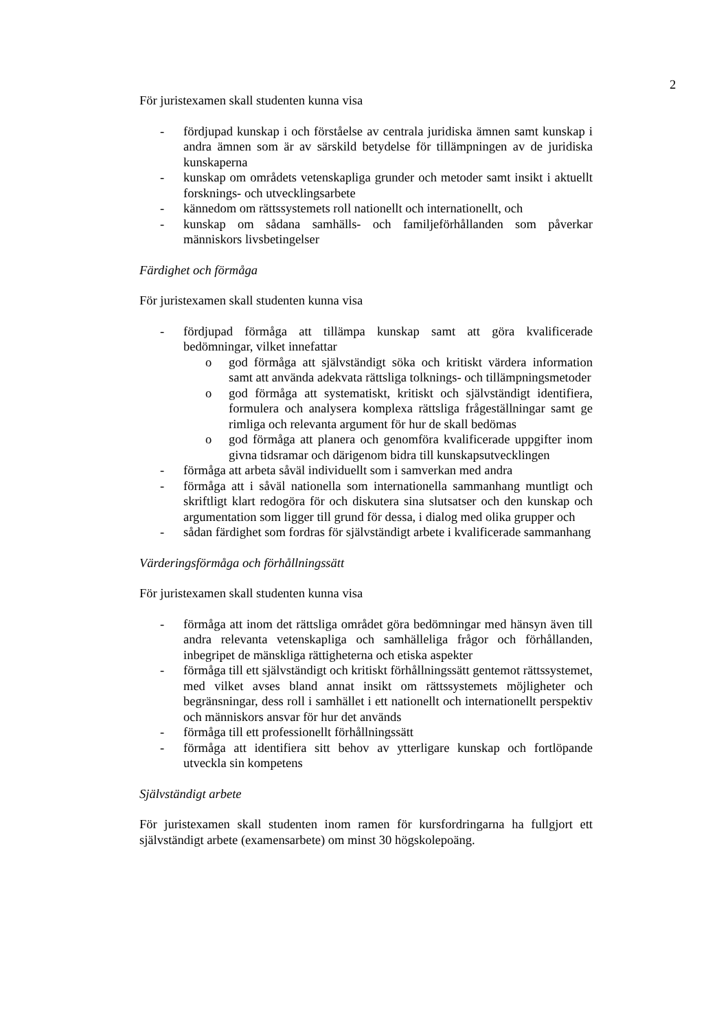2
För juristexamen skall studenten kunna visa
- fördjupad kunskap i och förståelse av centrala juridiska ämnen samt kunskap i andra ämnen som är av särskild betydelse för tillämpningen av de juridiska kunskaperna
- kunskap om områdets vetenskapliga grunder och metoder samt insikt i aktuellt forsknings- och utvecklingsarbete
- kännedom om rättssystemets roll nationellt och internationellt, och
- kunskap om sådana samhälls- och familjeförhållanden som påverkar människors livsbetingelser
Färdighet och förmåga
För juristexamen skall studenten kunna visa
- fördjupad förmåga att tillämpa kunskap samt att göra kvalificerade bedömningar, vilket innefattar
o god förmåga att självständigt söka och kritiskt värdera information samt att använda adekvata rättsliga tolknings- och tillämpningsmetoder
o god förmåga att systematiskt, kritiskt och självständigt identifiera, formulera och analysera komplexa rättsliga frågeställningar samt ge rimliga och relevanta argument för hur de skall bedömas
o god förmåga att planera och genomföra kvalificerade uppgifter inom givna tidsramar och därigenom bidra till kunskapsutvecklingen
- förmåga att arbeta såväl individuellt som i samverkan med andra
- förmåga att i såväl nationella som internationella sammanhang muntligt och skriftligt klart redogöra för och diskutera sina slutsatser och den kunskap och argumentation som ligger till grund för dessa, i dialog med olika grupper och
- sådan färdighet som fordras för självständigt arbete i kvalificerade sammanhang
Värderingsförmåga och förhållningssätt
För juristexamen skall studenten kunna visa
- förmåga att inom det rättsliga området göra bedömningar med hänsyn även till andra relevanta vetenskapliga och samhälleliga frågor och förhållanden, inbegripet de mänskliga rättigheterna och etiska aspekter
- förmåga till ett självständigt och kritiskt förhållningssätt gentemot rättssystemet, med vilket avses bland annat insikt om rättssystemets möjligheter och begränsningar, dess roll i samhället i ett nationellt och internationellt perspektiv och människors ansvar för hur det används
- förmåga till ett professionellt förhållningssätt
- förmåga att identifiera sitt behov av ytterligare kunskap och fortlöpande utveckla sin kompetens
Självständigt arbete
För juristexamen skall studenten inom ramen för kursfordringarna ha fullgjort ett självständigt arbete (examensarbete) om minst 30 högskolepoäng.